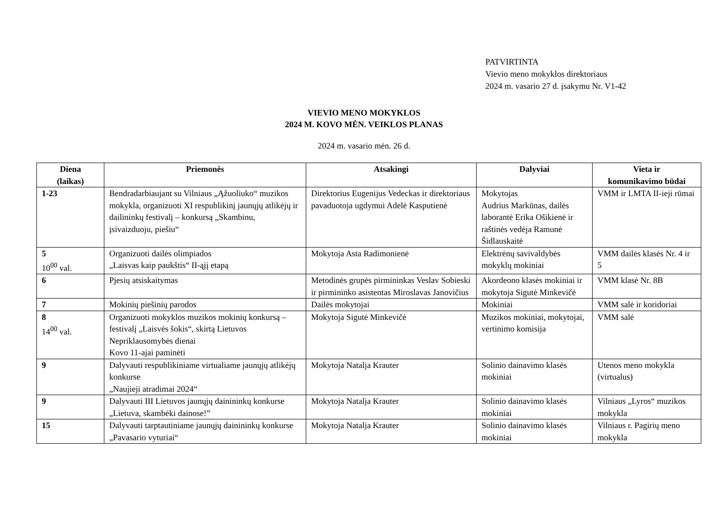PATVIRTINTA
Vievio meno mokyklos direktoriaus
2024 m. vasario 27 d. įsakymu Nr. V1-42
VIEVIO MENO MOKYKLOS
2024 M. KOVO MĖN. VEIKLOS PLANAS
2024 m. vasario mėn. 26 d.
| Diena (laikas) | Priemonės | Atsakingi | Dalyviai | Vieta ir komunikavimo būdai |
| --- | --- | --- | --- | --- |
| 1-23 | Bendradarbiaujant su Vilniaus „Ąžuoliuko“ muzikos mokykla, organizuoti XI respublikinį jaunųjų atlikėjų ir dailininkų festivalį – konkursą „Skambinu, įsivaizduoju, piešiu“ | Direktorius Eugenijus Vedeckas ir direktoriaus pavaduotoja ugdymui Adelė Kasputienė | Mokytojas Audrius Markūnas, dailės laborantė Erika Ošikienė ir raštinės vedėja Ramunė Šidlauskaitė | VMM ir LMTA II-ieji rūmai |
| 5 10<sup>00</sup> val. | Organizuoti dailės olimpiados „Laisvas kaip paukštis“ II-ąjį etapą | Mokytoja Asta Radimonienė | Elektrėnų savivaldybės mokyklų mokiniai | VMM dailės klasės Nr. 4 ir 5 |
| 6 | Pjesių atsiskaitymas | Metodinės grupės pirmininkas Veslav Sobieski ir pirmininko asistentas Miroslavas Janovičius | Akordeono klasės mokiniai ir mokytoja Sigutė Minkevičė | VMM klasė Nr. 8B |
| 7 | Mokinių piešinių parodos | Dailės mokytojai | Mokiniai | VMM salė ir koridoriai |
| 8 14<sup>00</sup> val. | Organizuoti mokyklos muzikos mokinių konkursą – festivalį „Laisvės šokis“, skirtą Lietuvos Nepriklausomybės dienai Kovo 11-ajai paminėti | Mokytoja Sigutė Minkevičė | Muzikos mokiniai, mokytojai, vertinimo komisija | VMM salė |
| 9 | Dalyvauti respublikiniame virtualiame jaunųjų atlikėjų konkurse „Naujieji atradimai 2024“ | Mokytoja Natalja Krauter | Solinio dainavimo klasės mokiniai | Utenos meno mokykla (virtualus) |
| 9 | Dalyvauti III Lietuvos jaunųjų dainininkų konkurse „Lietuva, skambėki dainose!” | Mokytoja Natalja Krauter | Solinio dainavimo klasės mokiniai | Vilniaus „Lyros“ muzikos mokykla |
| 15 | Dalyvauti tarptautiniame jaunųjų dainininkų konkurse „Pavasario vyturiai“ | Mokytoja Natalja Krauter | Solinio dainavimo klasės mokiniai | Vilniaus r. Pagirių meno mokykla |